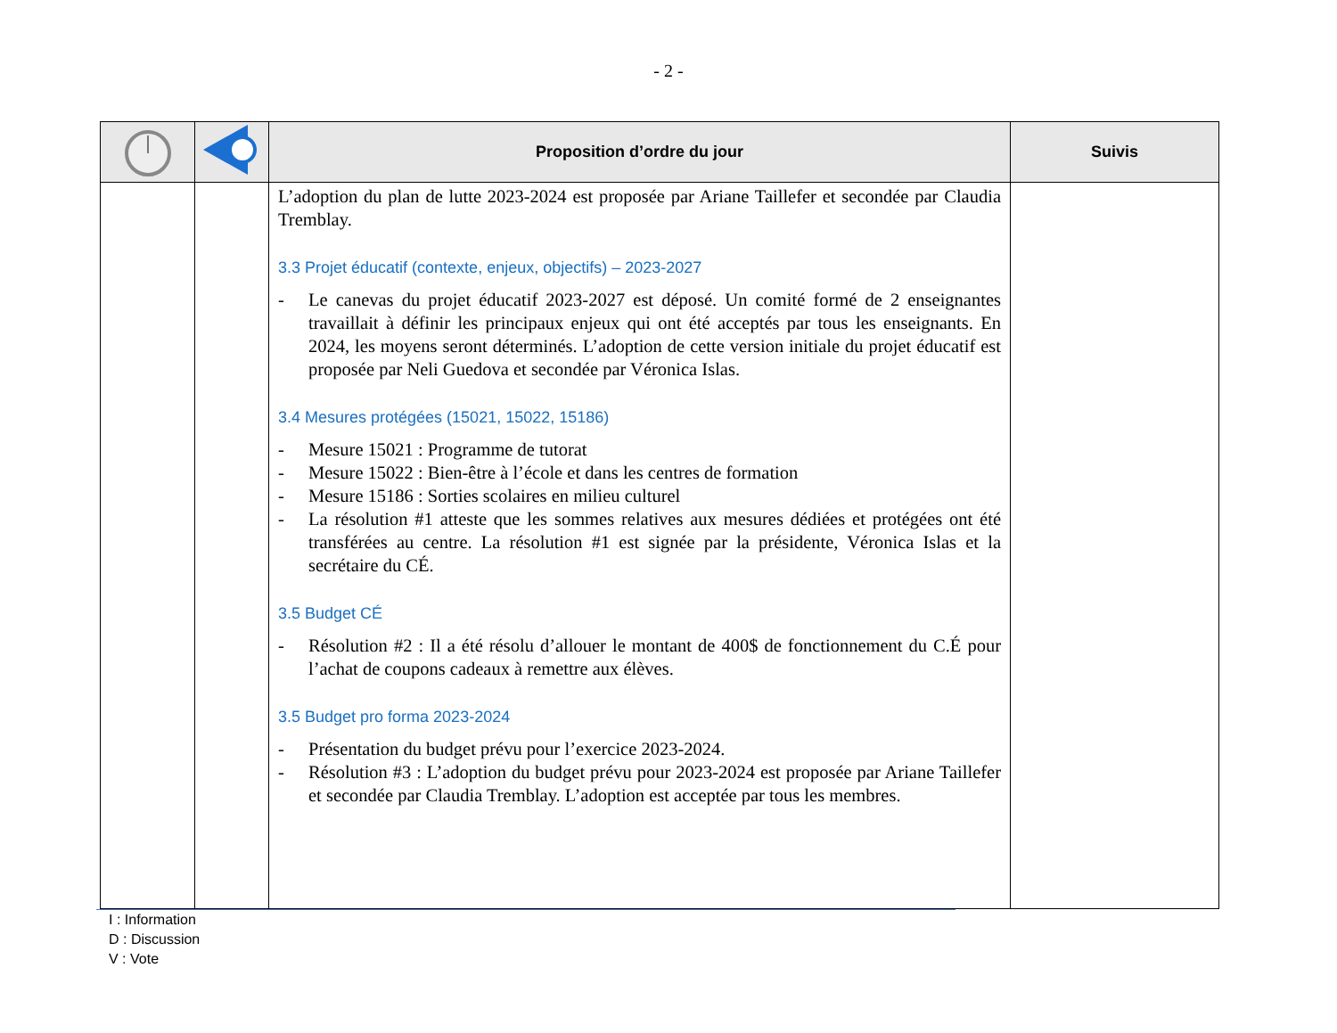- 2 -
| | | Proposition d’ordre du jour | Suivis |
| --- | --- | --- | --- |
| | | L’adoption du plan de lutte 2023-2024 est proposée par Ariane Taillefer et secondée par Claudia Tremblay. 3.3 Projet éducatif (contexte, enjeux, objectifs) – 2023-2027 - Le canevas du projet éducatif 2023-2027 est déposé. Un comité formé de 2 enseignantes travaillait à définir les principaux enjeux qui ont été acceptés par tous les enseignants. En 2024, les moyens seront déterminés. L’adoption de cette version initiale du projet éducatif est proposée par Neli Guedova et secondée par Véronica Islas. 3.4 Mesures protégées (15021, 15022, 15186) - Mesure 15021 : Programme de tutorat - Mesure 15022 : Bien-être à l’école et dans les centres de formation - Mesure 15186 : Sorties scolaires en milieu culturel - La résolution #1 atteste que les sommes relatives aux mesures dédiées et protégées ont été transférées au centre. La résolution #1 est signée par la présidente, Véronica Islas et la secrétaire du CÉ. 3.5 Budget CÉ - Résolution #2 : Il a été résolu d’allouer le montant de 400$ de fonctionnement du C.É pour l’achat de coupons cadeaux à remettre aux élèves. 3.5 Budget pro forma 2023-2024 - Présentation du budget prévu pour l’exercice 2023-2024. - Résolution #3 : L’adoption du budget prévu pour 2023-2024 est proposée par Ariane Taillefer et secondée par Claudia Tremblay. L’adoption est acceptée par tous les membres. | |
I : Information
D : Discussion
V : Vote